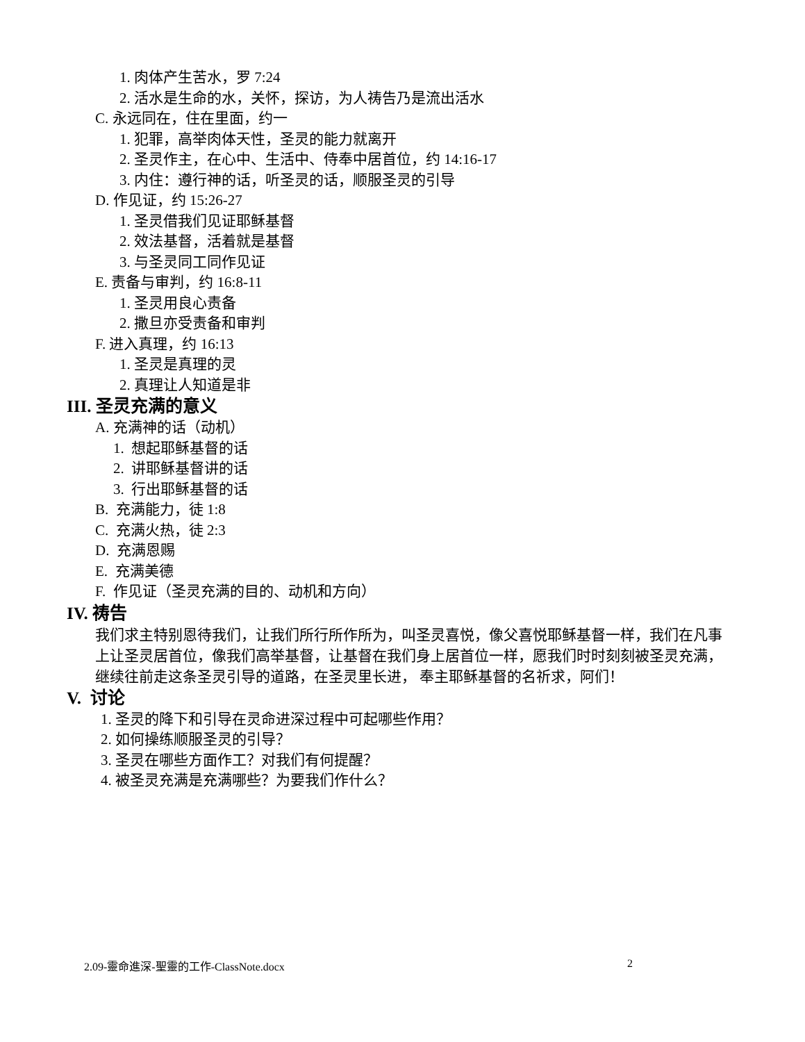1. 肉体产生苦水，罗 7:24
2. 活水是生命的水，关怀，探访，为人祷告乃是流出活水
C. 永远同在，住在里面，约一
1. 犯罪，高举肉体天性，圣灵的能力就离开
2. 圣灵作主，在心中、生活中、侍奉中居首位，约 14:16-17
3. 内住：遵行神的话，听圣灵的话，顺服圣灵的引导
D. 作见证，约 15:26-27
1. 圣灵借我们见证耶稣基督
2. 效法基督，活着就是基督
3. 与圣灵同工同作见证
E. 责备与审判，约 16:8-11
1. 圣灵用良心责备
2. 撒旦亦受责备和审判
F. 进入真理，约 16:13
1. 圣灵是真理的灵
2. 真理让人知道是非
III. 圣灵充满的意义
A. 充满神的话（动机）
1. 想起耶稣基督的话
2. 讲耶稣基督讲的话
3. 行出耶稣基督的话
B. 充满能力，徒 1:8
C. 充满火热，徒 2:3
D. 充满恩赐
E. 充满美德
F. 作见证（圣灵充满的目的、动机和方向）
IV. 祷告
我们求主特别恩待我们，让我们所行所作所为，叫圣灵喜悦，像父喜悦耶稣基督一样，我们在凡事上让圣灵居首位，像我们高举基督，让基督在我们身上居首位一样，愿我们时时刻刻被圣灵充满，继续往前走这条圣灵引导的道路，在圣灵里长进， 奉主耶稣基督的名祈求，阿们！
V. 讨论
1. 圣灵的降下和引导在灵命进深过程中可起哪些作用？
2. 如何操练顺服圣灵的引导？
3. 圣灵在哪些方面作工？对我们有何提醒？
4. 被圣灵充满是充满哪些？为要我们作什么？
2.09-靈命進深-聖靈的工作-ClassNote.docx 2